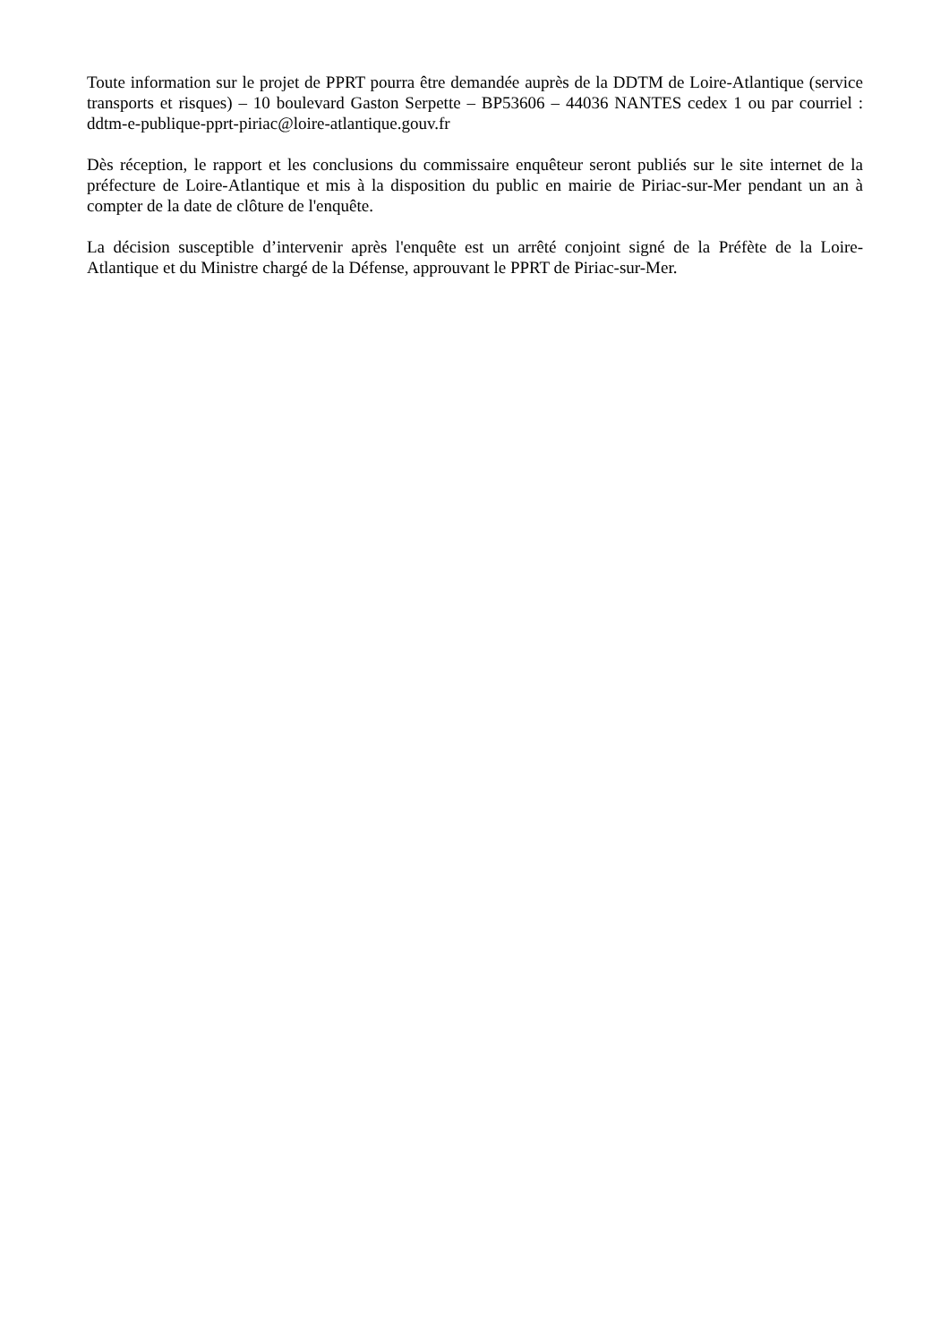Toute information sur le projet de PPRT pourra être demandée auprès de la DDTM de Loire-Atlantique (service transports et risques) – 10 boulevard Gaston Serpette – BP53606 – 44036 NANTES cedex 1 ou par courriel : ddtm-e-publique-pprt-piriac@loire-atlantique.gouv.fr
Dès réception, le rapport et les conclusions du commissaire enquêteur seront publiés sur le site internet de la préfecture de Loire-Atlantique et mis à la disposition du public en mairie de Piriac-sur-Mer pendant un an à compter de la date de clôture de l'enquête.
La décision susceptible d’intervenir après l'enquête est un arrêté conjoint signé de la Préfète de la Loire-Atlantique et du Ministre chargé de la Défense, approuvant le PPRT de Piriac-sur-Mer.